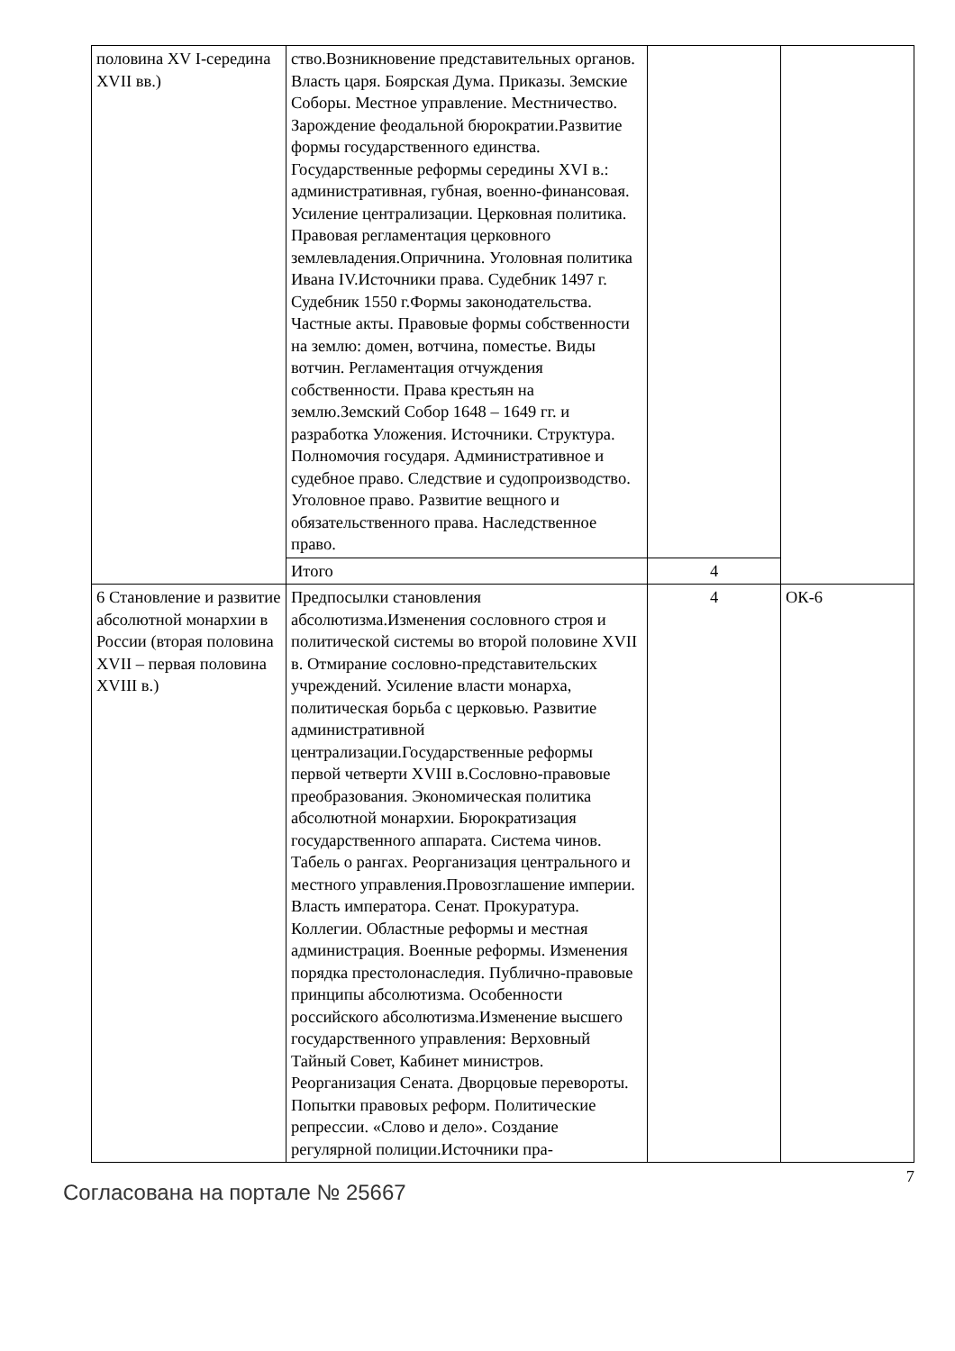| половина XV I-середина XVII вв.) | ство.Возникновение представительных органов. Власть царя. Боярская Дума. Приказы. Земские Соборы. Местное управление. Местничество. Зарождение феодальной бюрократии.Развитие формы государственного единства. Государственные реформы середины XVI в.: административная, губная, военно-финансовая. Усиление централизации. Церковная политика. Правовая регламентация церковного землевладения.Опричнина. Уголовная политика Ивана IV.Источники права. Судебник 1497 г. Судебник 1550 г.Формы законодательства. Частные акты. Правовые формы собственности на землю: домен, вотчина, поместье. Виды вотчин. Регламентация отчуждения собственности. Права крестьян на землю.Земский Собор 1648 – 1649 гг. и разработка Уложения. Источники. Структура. Полномочия государя. Административное и судебное право. Следствие и судопроизводство. Уголовное право. Развитие вещного и обязательственного права. Наследственное право. | | |
| | Итого | 4 | |
| 6 Становление и развитие абсолютной монархии в России (вторая половина XVII – первая половина XVIII в.) | Предпосылки становления абсолютизма.Изменения сословного строя и политической системы во второй половине XVII в. Отмирание сословно-представительских учреждений. Усиление власти монарха, политическая борьба с церковью. Развитие административной централизации.Государственные реформы первой четверти XVIII в.Сословно-правовые преобразования. Экономическая политика абсолютной монархии. Бюрократизация государственного аппарата. Система чинов. Табель о рангах. Реорганизация центрального и местного управления.Провозглашение империи. Власть императора. Сенат. Прокуратура. Коллегии. Областные реформы и местная администрация. Военные реформы. Изменения порядка престолонаследия. Публично-правовые принципы абсолютизма. Особенности российского абсолютизма.Изменение высшего государственного управления: Верховный Тайный Совет, Кабинет министров. Реорганизация Сената. Дворцовые перевороты. Попытки правовых реформ. Политические репрессии. «Слово и дело». Создание регулярной полиции.Источники пра- | 4 | ОК-6 |
Согласована на портале № 25667
7